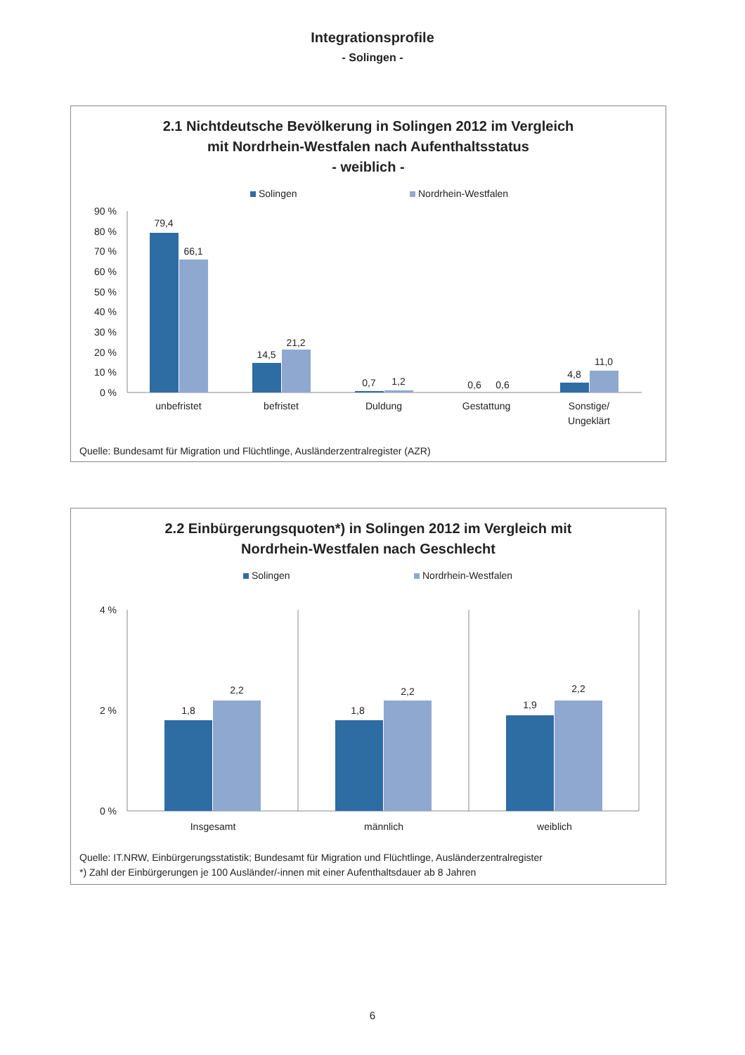Integrationsprofile
- Solingen -
2.1 Nichtdeutsche Bevölkerung in Solingen 2012 im Vergleich
mit Nordrhein-Westfalen nach Aufenthaltsstatus
- weiblich -
Solingen
Nordrhein-Westfalen
90 %
80 %
70 %
60 %
50 %
40 %
30 %
20 %
10 %
0 %
79,4
66,1
14,5
21,2
0,7
1,2
0,6
0,6
4,8
11,0
unbefristet
befristet
Duldung
Gestattung
Sonstige/
Ungeklärt
Quelle: Bundesamt für Migration und Flüchtlinge, Ausländerzentralregister (AZR)
2.2 Einbürgerungsquoten*) in Solingen 2012 im Vergleich mit
Nordrhein-Westfalen nach Geschlecht
Solingen
Nordrhein-Westfalen
4 %
2 %
0 %
1,8
2,2
1,8
2,2
1,9
2,2
Insgesamt
männlich
weiblich
Quelle: IT.NRW, Einbürgerungsstatistik; Bundesamt für Migration und Flüchtlinge, Ausländerzentralregister
*) Zahl der Einbürgerungen je 100 Ausländer/-innen mit einer Aufenthaltsdauer ab 8 Jahren
6